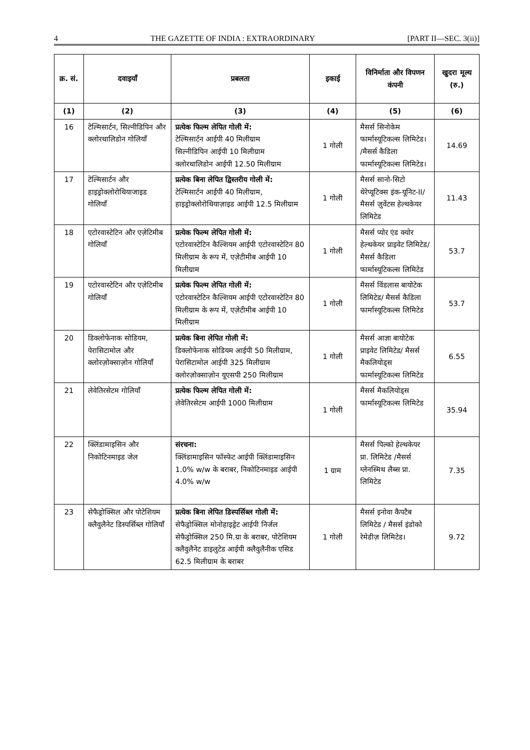4 THE GAZETTE OF INDIA : EXTRAORDINARY [PART II—SEC. 3(ii)]
| क्र. सं. | दवाइयाँ | प्रबलता | इकाई | विनिर्माता और विपणन कंपनी | खुदरा मूल्य (रु.) |
| --- | --- | --- | --- | --- | --- |
| (1) | (2) | (3) | (4) | (5) | (6) |
| 16 | टेल्मिसार्टन, सिल्नीडिपिन और क्लोरथालिडोन गोलियाँ | प्रत्येक फिल्म लेपित गोली में: टेल्मिसार्टन आईपी 40 मिलीग्राम सिल्नीडिपिन आईपी 10 मिलीग्राम क्लोरथालिडोन आईपी 12.50 मिलीग्राम | 1 गोली | मैसर्स सिनोकेम फार्मास्यूटिकल्स लिमिटेड। /मैसर्स कैडिला फार्मास्यूटिकल्स लिमिटेड। | 14.69 |
| 17 | टेल्मिसार्टन और हाइड्रोक्लोरोथियाजाइड गोलियाँ | प्रत्येक बिना लेपित द्विस्तरीय गोली में: टेल्मिसार्टन आईपी 40 मिलीग्राम, हाइड्रोक्लोरोथियाज़ाइड आईपी 12.5 मिलीग्राम | 1 गोली | मैसर्स सानो-सिटो थेरेप्यूटिक्स इंक-यूनिट-II/मैसर्स ज़ुवेंटस हेल्थकेयर लिमिटेड | 11.43 |
| 18 | एटोरवास्टेटिन और एज़ेटिमीब गोलियाँ | प्रत्येक फिल्म लेपित गोली में: एटोरवास्टेटिन कैल्शियम आईपी एटोरवास्टेटिन 80 मिलीग्राम के रूप में, एज़ेटीमीब आईपी 10 मिलीग्राम | 1 गोली | मैसर्स प्योर एंड क्योर हेल्थकेयर प्राइवेट लिमिटेड/मैसर्स कैडिला फार्मास्यूटिकल्स लिमिटेड | 53.7 |
| 19 | एटोरवास्टेटिन और एज़ेटिमीब गोलियाँ | प्रत्येक फिल्म लेपित गोली में: एटोरवास्टेटिन कैल्शियम आईपी एटोरवास्टेटिन 80 मिलीग्राम के रूप में, एज़ेटीमीब आईपी 10 मिलीग्राम | 1 गोली | मैसर्स विंडलास बायोटेक लिमिटेड/ मैसर्स कैडिला फार्मास्यूटिकल्स लिमिटेड | 53.7 |
| 20 | डिक्लोफेनाक सोडियम, पेरासिटामोल और क्लोरज़ोक्साज़ोन गोलियाँ | प्रत्येक बिना लेपित गोली में: डिक्लोफेनाक सोडियम आईपी 50 मिलीग्राम, पेरासिटामोल आईपी 325 मिलीग्राम क्लोरज़ोक्साज़ोन यूएसपी 250 मिलीग्राम | 1 गोली | मैसर्स आज्ञा बायोटेक प्राइवेट लिमिटेड/ मैसर्स मैकलियोड्स फार्मास्यूटिकल्स लिमिटेड | 6.55 |
| 21 | लेवेतिरसेटम गोलियाँ | प्रत्येक फिल्म लेपित गोली में: लेवेतिरसेटम आईपी 1000 मिलीग्राम | 1 गोली | मैसर्स मैकलियोड्स फार्मास्यूटिकल्स लिमिटेड | 35.94 |
| 22 | क्लिंडामाइसिन और निकोटिनमाइड जेल | संरचना: क्लिंडामाइसिन फॉस्फेट आईपी क्लिंडामाइसिन 1.0% w/w के बराबर, निकोटिनमाइड आईपी 4.0% w/w | 1 ग्राम | मैसर्स पिल्को हेल्थकेयर प्रा. लिमिटेड /मैसर्स ग्लेनस्मिथ लैब्स प्रा. लिमिटेड | 7.35 |
| 23 | सेफैड्रोक्सिल और पोटेशियम क्लैवुलैनेट डिस्पर्सिब्ल गोलियाँ | प्रत्येक बिना लेपित डिस्पर्सिब्ल गोली में: सेफैड्रोक्सिल मोनोहाइड्रेट आईपी निर्जल सेफैड्रोक्सिल 250 मि.ग्रा के बराबर, पोटेशियम क्लैवुलैनेट डाइलुटेड आईपी क्लैवुलैनीक एसिड 62.5 मिलीग्राम के बराबर | 1 गोली | मैसर्स इनोवा कैपटैब लिमिटेड / मैसर्स इंडोको रेमेडीज़ लिमिटेड। | 9.72 |